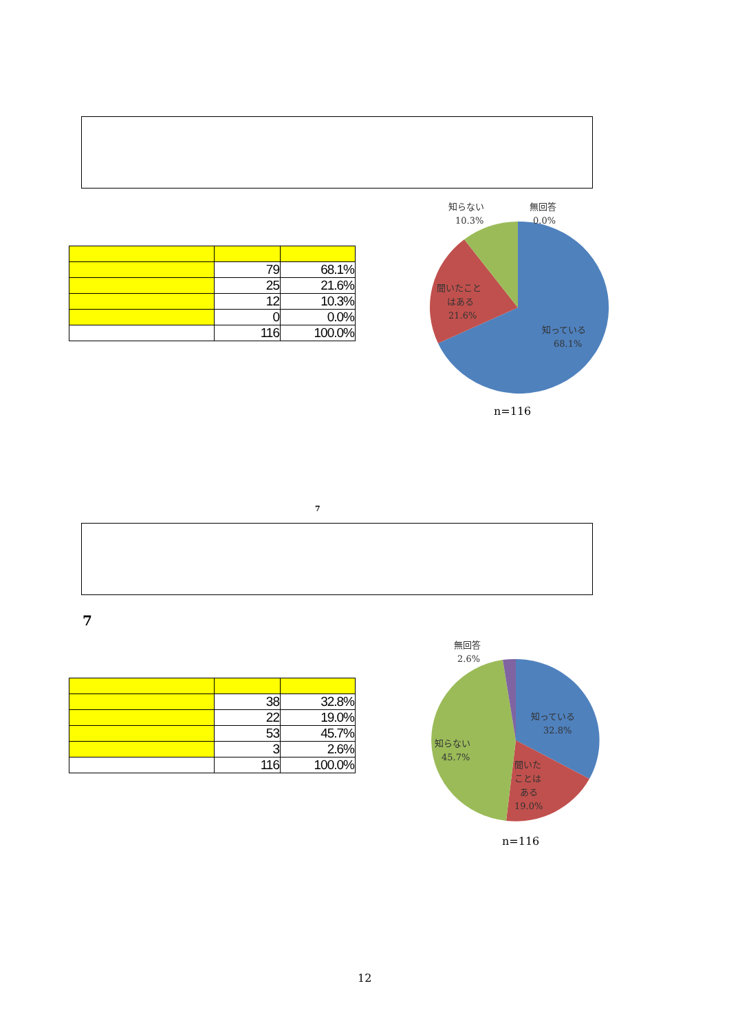| | 79 | 68.1% |
| | 25 | 21.6% |
| | 12 | 10.3% |
| | 0 | 0.0% |
| | 116 | 100.0% |
知らない
10.3%
無回答
0.0%
聞いたこと
はある
21.6%
知っている
68.1%
n=116
7
7
| | 38 | 32.8% |
| | 22 | 19.0% |
| | 53 | 45.7% |
| | 3 | 2.6% |
| | 116 | 100.0% |
無回答
2.6%
知っている
32.8%
知らない
45.7%
聞いた
ことは
ある
19.0%
n=116
12